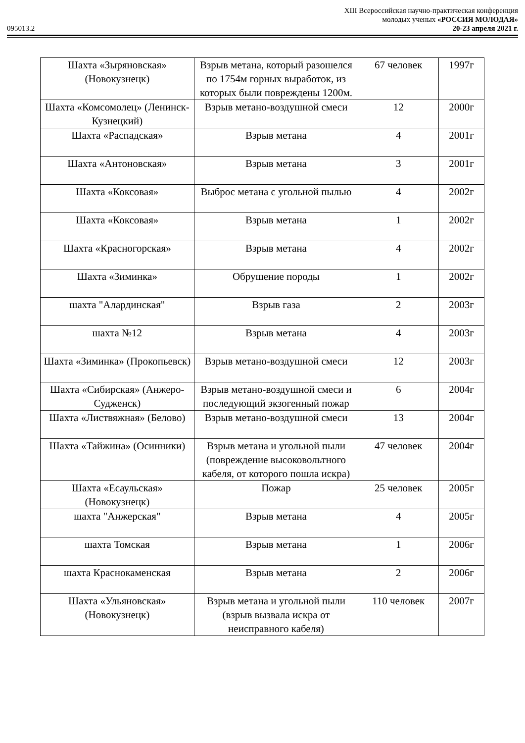XIII Всероссийская научно-практическая конференция
молодых ученых «РОССИЯ МОЛОДАЯ»
095013.2 20-23 апреля 2021 г.
| Шахта «Зыряновская» (Новокузнецк) | Взрыв метана, который разошелся по 1754м горных выработок, из которых были повреждены 1200м. | 67 человек | 1997г |
| Шахта «Комсомолец» (Ленинск-Кузнецкий) | Взрыв метано-воздушной смеси | 12 | 2000г |
| Шахта «Распадская» | Взрыв метана | 4 | 2001г |
| Шахта «Антоновская» | Взрыв метана | 3 | 2001г |
| Шахта «Коксовая» | Выброс метана с угольной пылью | 4 | 2002г |
| Шахта «Коксовая» | Взрыв метана | 1 | 2002г |
| Шахта «Красногорская» | Взрыв метана | 4 | 2002г |
| Шахта «Зиминка» | Обрушение породы | 1 | 2002г |
| шахта "Алардинская" | Взрыв газа | 2 | 2003г |
| шахта №12 | Взрыв метана | 4 | 2003г |
| Шахта «Зиминка» (Прокопьевск) | Взрыв метано-воздушной смеси | 12 | 2003г |
| Шахта «Сибирская» (Анжеро-Судженск) | Взрыв метано-воздушной смеси и последующий экзогенный пожар | 6 | 2004г |
| Шахта «Листвяжная» (Белово) | Взрыв метано-воздушной смеси | 13 | 2004г |
| Шахта «Тайжина» (Осинники) | Взрыв метана и угольной пыли (повреждение высоковольтного кабеля, от которого пошла искра) | 47 человек | 2004г |
| Шахта «Есаульская» (Новокузнецк) | Пожар | 25 человек | 2005г |
| шахта "Анжерская" | Взрыв метана | 4 | 2005г |
| шахта Томская | Взрыв метана | 1 | 2006г |
| шахта Краснокаменская | Взрыв метана | 2 | 2006г |
| Шахта «Ульяновская» (Новокузнецк) | Взрыв метана и угольной пыли (взрыв вызвала искра от неисправного кабеля) | 110 человек | 2007г |